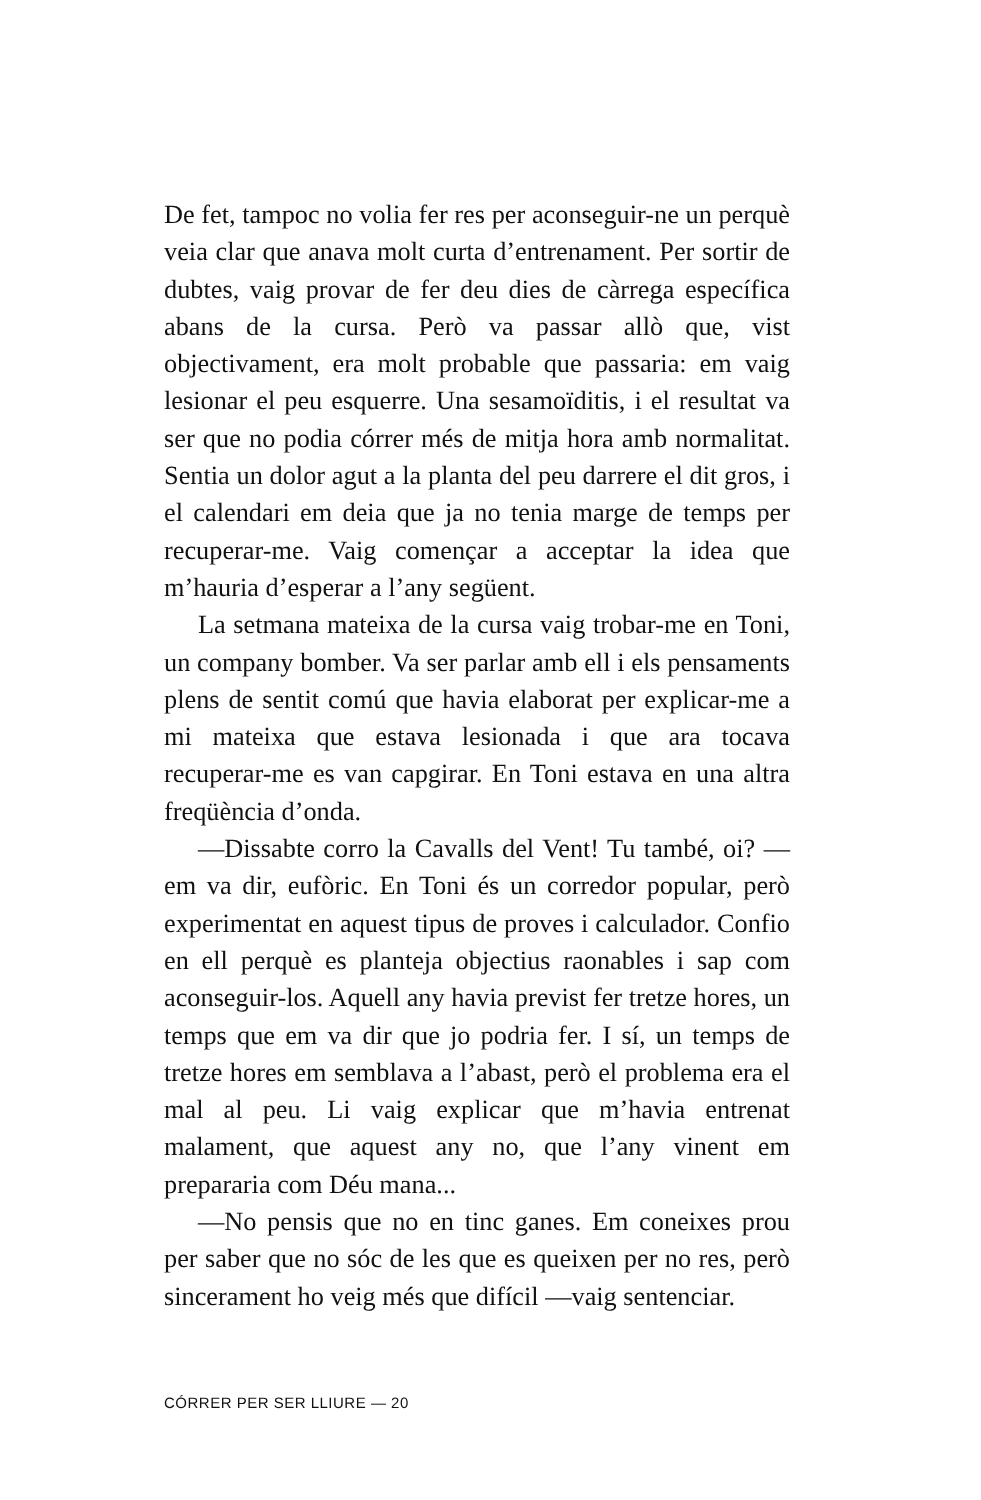De fet, tampoc no volia fer res per aconseguir-ne un perquè veia clar que anava molt curta d’entrenament. Per sortir de dubtes, vaig provar de fer deu dies de càrrega específica abans de la cursa. Però va passar allò que, vist objectivament, era molt probable que passaria: em vaig lesionar el peu esquerre. Una sesamoïditis, i el resultat va ser que no podia córrer més de mitja hora amb normalitat. Sentia un dolor agut a la planta del peu darrere el dit gros, i el calendari em deia que ja no tenia marge de temps per recuperar-me. Vaig començar a acceptar la idea que m’hauria d’esperar a l’any següent.
La setmana mateixa de la cursa vaig trobar-me en Toni, un company bomber. Va ser parlar amb ell i els pensaments plens de sentit comú que havia elaborat per explicar-me a mi mateixa que estava lesionada i que ara tocava recuperar-me es van capgirar. En Toni estava en una altra freqüència d’onda.
—Dissabte corro la Cavalls del Vent! Tu també, oi? —em va dir, eufòric. En Toni és un corredor popular, però experimentat en aquest tipus de proves i calculador. Confio en ell perquè es planteja objectius raonables i sap com aconseguir-los. Aquell any havia previst fer tretze hores, un temps que em va dir que jo podria fer. I sí, un temps de tretze hores em semblava a l’abast, però el problema era el mal al peu. Li vaig explicar que m’havia entrenat malament, que aquest any no, que l’any vinent em prepararia com Déu mana...
—No pensis que no en tinc ganes. Em coneixes prou per saber que no sóc de les que es queixen per no res, però sincerament ho veig més que difícil —vaig sentenciar.
CÓRRER PER SER LLIURE — 20